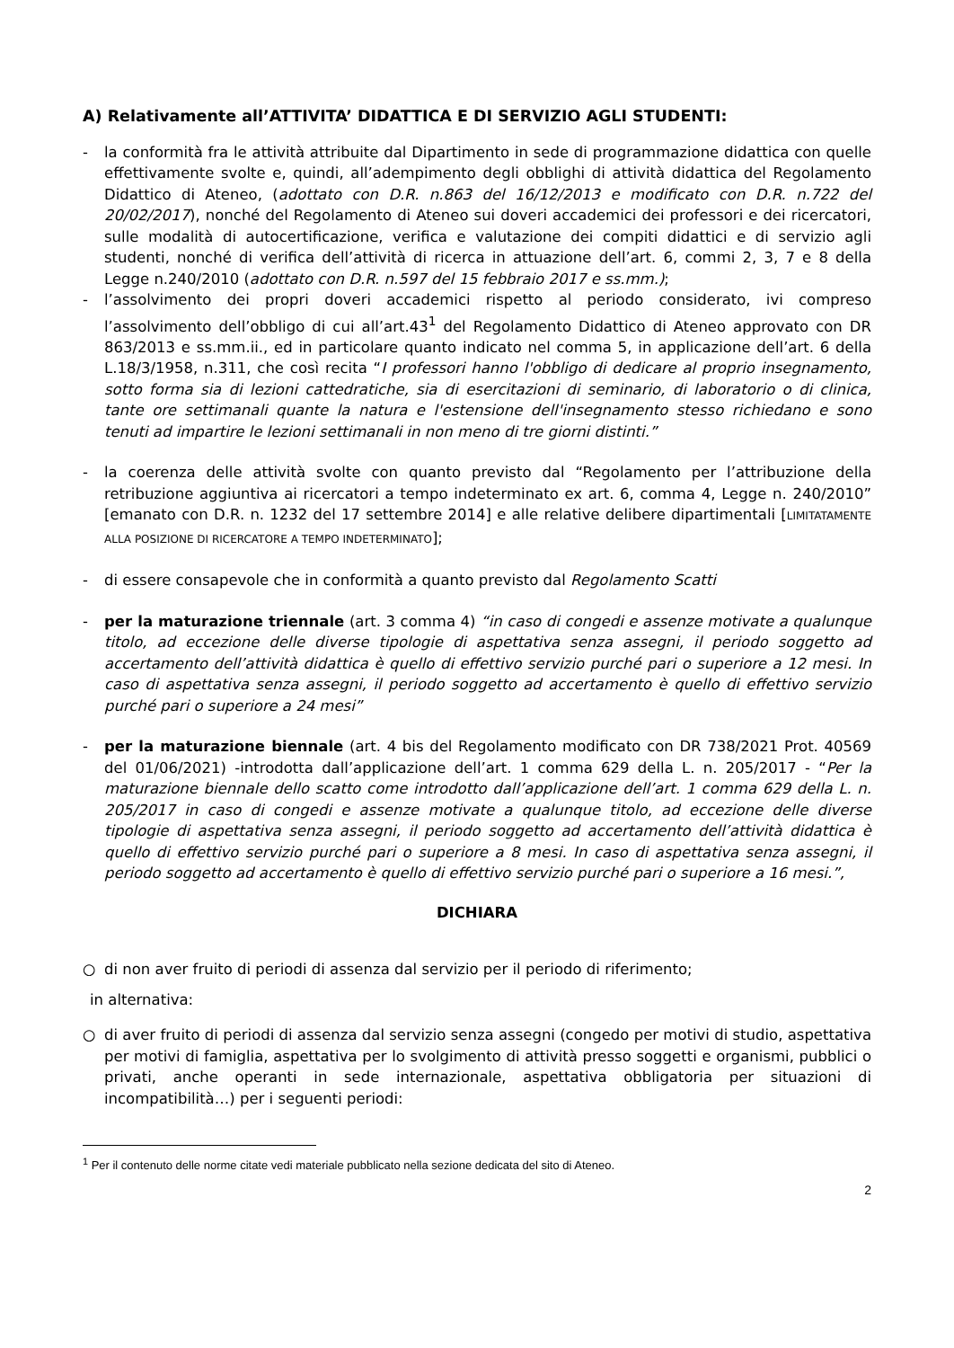A) Relativamente all’ATTIVITA’ DIDATTICA E DI SERVIZIO AGLI STUDENTI:
- la conformità fra le attività attribuite dal Dipartimento in sede di programmazione didattica con quelle effettivamente svolte e, quindi, all’adempimento degli obblighi di attività didattica del Regolamento Didattico di Ateneo, (adottato con D.R. n.863 del 16/12/2013 e modificato con D.R. n.722 del 20/02/2017), nonché del Regolamento di Ateneo sui doveri accademici dei professori e dei ricercatori, sulle modalità di autocertificazione, verifica e valutazione dei compiti didattici e di servizio agli studenti, nonché di verifica dell’attività di ricerca in attuazione dell’art. 6, commi 2, 3, 7 e 8 della Legge n.240/2010 (adottato con D.R. n.597 del 15 febbraio 2017 e ss.mm.);
- l’assolvimento dei propri doveri accademici rispetto al periodo considerato, ivi compreso l’assolvimento dell’obbligo di cui all’art.43<sup>1</sup> del Regolamento Didattico di Ateneo approvato con DR 863/2013 e ss.mm.ii., ed in particolare quanto indicato nel comma 5, in applicazione dell’art. 6 della L.18/3/1958, n.311, che così recita “I professori hanno l'obbligo di dedicare al proprio insegnamento, sotto forma sia di lezioni cattedratiche, sia di esercitazioni di seminario, di laboratorio o di clinica, tante ore settimanali quante la natura e l'estensione dell'insegnamento stesso richiedano e sono tenuti ad impartire le lezioni settimanali in non meno di tre giorni distinti.”
- la coerenza delle attività svolte con quanto previsto dal “Regolamento per l’attribuzione della retribuzione aggiuntiva ai ricercatori a tempo indeterminato ex art. 6, comma 4, Legge n. 240/2010” [emanato con D.R. n. 1232 del 17 settembre 2014] e alle relative delibere dipartimentali [LIMITATAMENTE ALLA POSIZIONE DI RICERCATORE A TEMPO INDETERMINATO];
- di essere consapevole che in conformità a quanto previsto dal Regolamento Scatti
- per la maturazione triennale (art. 3 comma 4) “in caso di congedi e assenze motivate a qualunque titolo, ad eccezione delle diverse tipologie di aspettativa senza assegni, il periodo soggetto ad accertamento dell’attività didattica è quello di effettivo servizio purché pari o superiore a 12 mesi. In caso di aspettativa senza assegni, il periodo soggetto ad accertamento è quello di effettivo servizio purché pari o superiore a 24 mesi”
- per la maturazione biennale (art. 4 bis del Regolamento modificato con DR 738/2021 Prot. 40569 del 01/06/2021) -introdotta dall’applicazione dell’art. 1 comma 629 della L. n. 205/2017 - “Per la maturazione biennale dello scatto come introdotto dall’applicazione dell’art. 1 comma 629 della L. n. 205/2017 in caso di congedi e assenze motivate a qualunque titolo, ad eccezione delle diverse tipologie di aspettativa senza assegni, il periodo soggetto ad accertamento dell’attività didattica è quello di effettivo servizio purché pari o superiore a 8 mesi. In caso di aspettativa senza assegni, il periodo soggetto ad accertamento è quello di effettivo servizio purché pari o superiore a 16 mesi.”,
DICHIARA
○ di non aver fruito di periodi di assenza dal servizio per il periodo di riferimento;
in alternativa:
○ di aver fruito di periodi di assenza dal servizio senza assegni (congedo per motivi di studio, aspettativa per motivi di famiglia, aspettativa per lo svolgimento di attività presso soggetti e organismi, pubblici o privati, anche operanti in sede internazionale, aspettativa obbligatoria per situazioni di incompatibilità…) per i seguenti periodi:
<sup>1</sup> Per il contenuto delle norme citate vedi materiale pubblicato nella sezione dedicata del sito di Ateneo.
2